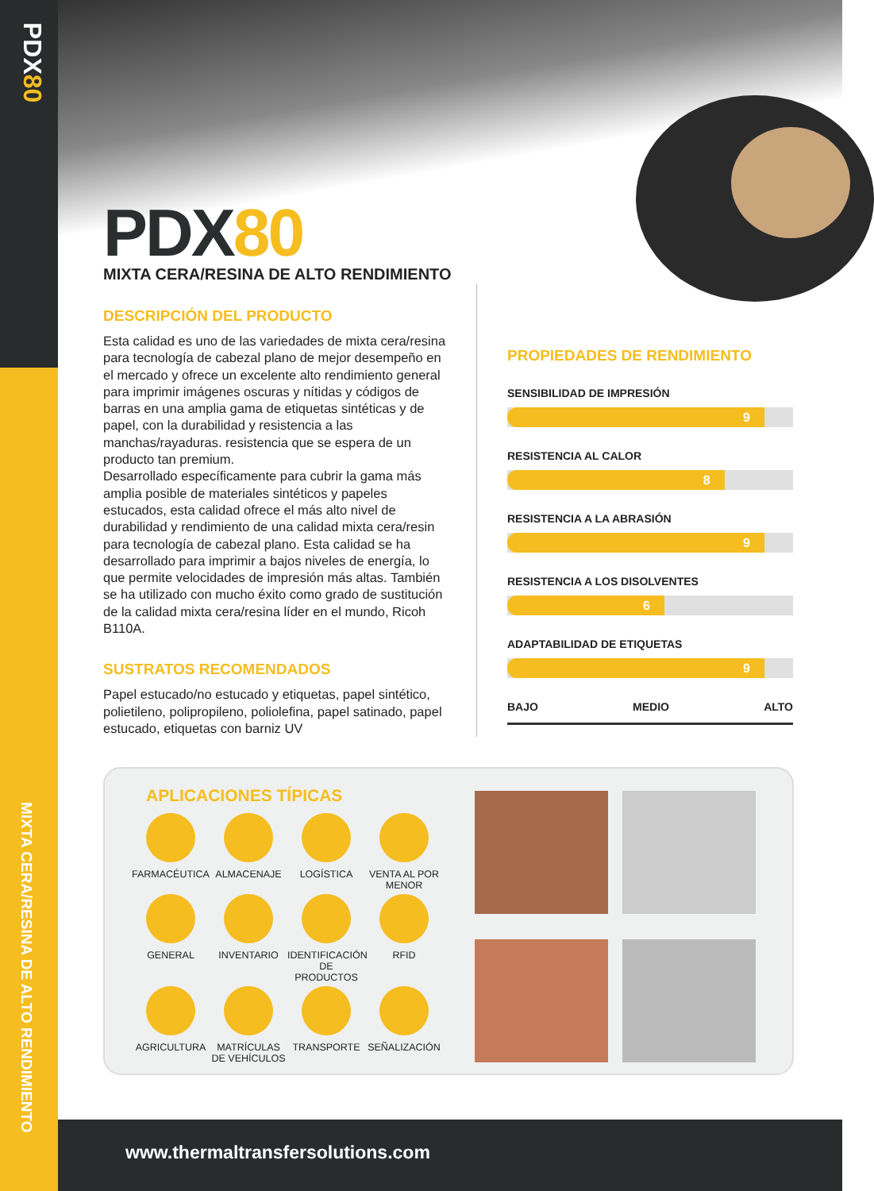PDX80
MIXTA CERA/RESINA DE ALTO RENDIMIENTO
PDX80
MIXTA CERA/RESINA DE ALTO RENDIMIENTO
DESCRIPCIÓN DEL PRODUCTO
Esta calidad es uno de las variedades de mixta cera/resina para tecnología de cabezal plano de mejor desempeño en el mercado y ofrece un excelente alto rendimiento general para imprimir imágenes oscuras y nítidas y códigos de barras en una amplia gama de etiquetas sintéticas y de papel, con la durabilidad y resistencia a las manchas/rayaduras. resistencia que se espera de un producto tan premium.
Desarrollado específicamente para cubrir la gama más amplia posible de materiales sintéticos y papeles estucados, esta calidad ofrece el más alto nivel de durabilidad y rendimiento de una calidad mixta cera/resin para tecnología de cabezal plano. Esta calidad se ha desarrollado para imprimir a bajos niveles de energía, lo que permite velocidades de impresión más altas. También se ha utilizado con mucho éxito como grado de sustitución de la calidad mixta cera/resina líder en el mundo, Ricoh B110A.
SUSTRATOS RECOMENDADOS
Papel estucado/no estucado y etiquetas, papel sintético, polietileno, polipropileno, poliolefina, papel satinado, papel estucado, etiquetas con barniz UV
PROPIEDADES DE RENDIMIENTO
SENSIBILIDAD DE IMPRESIÓN
9
RESISTENCIA AL CALOR
8
RESISTENCIA A LA ABRASIÓN
9
RESISTENCIA A LOS DISOLVENTES
6
ADAPTABILIDAD DE ETIQUETAS
9
BAJO MEDIO ALTO
APLICACIONES TÍPICAS
FARMACÉUTICA
ALMACENAJE
LOGÍSTICA
VENTA AL POR MENOR
GENERAL
INVENTARIO
IDENTIFICACIÓN DE PRODUCTOS
RFID
AGRICULTURA
MATRÍCULAS DE VEHÍCULOS
TRANSPORTE
SEÑALIZACIÓN
www.thermaltransfersolutions.com